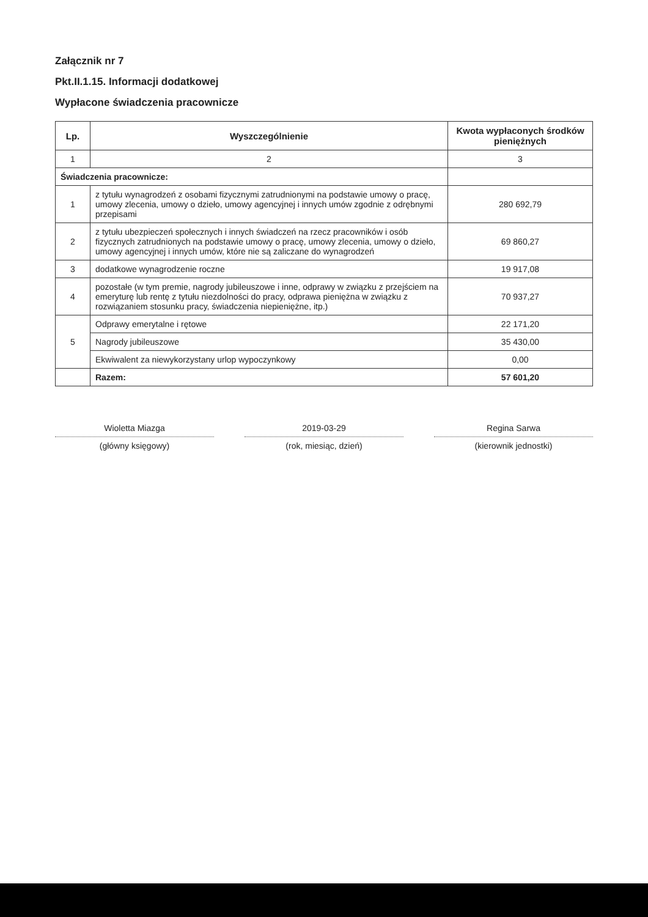Załącznik nr 7
Pkt.II.1.15. Informacji dodatkowej
Wypłacone świadczenia pracownicze
| Lp. | Wyszczególnienie | Kwota wypłaconych środków pieniężnych |
| --- | --- | --- |
| 1 | 2 | 3 |
| Świadczenia pracownicze: | | |
| 1 | z tytułu wynagrodzeń z osobami fizycznymi zatrudnionymi na podstawie umowy o pracę, umowy zlecenia, umowy o dzieło, umowy agencyjnej i innych umów zgodnie z odrębnymi przepisami | 280 692,79 |
| 2 | z tytułu ubezpieczeń społecznych i innych świadczeń na rzecz pracowników i osób fizycznych zatrudnionych na podstawie umowy o pracę, umowy zlecenia, umowy o dzieło, umowy agencyjnej i innych umów, które nie są zaliczane do wynagrodzeń | 69 860,27 |
| 3 | dodatkowe wynagrodzenie roczne | 19 917,08 |
| 4 | pozostałe (w tym premie, nagrody jubileuszowe i inne, odprawy w związku z przejściem na emeryturę lub rentę z tytułu niezdolności do pracy, odprawa pieniężna w związku z rozwiązaniem stosunku pracy, świadczenia niepieniężne, itp.) | 70 937,27 |
| 5 | Odprawy emerytalne i rętowe | 22 171,20 |
| | Nagrody jubileuszowe | 35 430,00 |
| | Ekwiwalent za niewykorzystany urlop wypoczynkowy | 0,00 |
| | Razem: | 57 601,20 |
Wioletta Miazga
(główny księgowy)
2019-03-29
(rok, miesiąc, dzień)
Regina Sarwa
(kierownik jednostki)